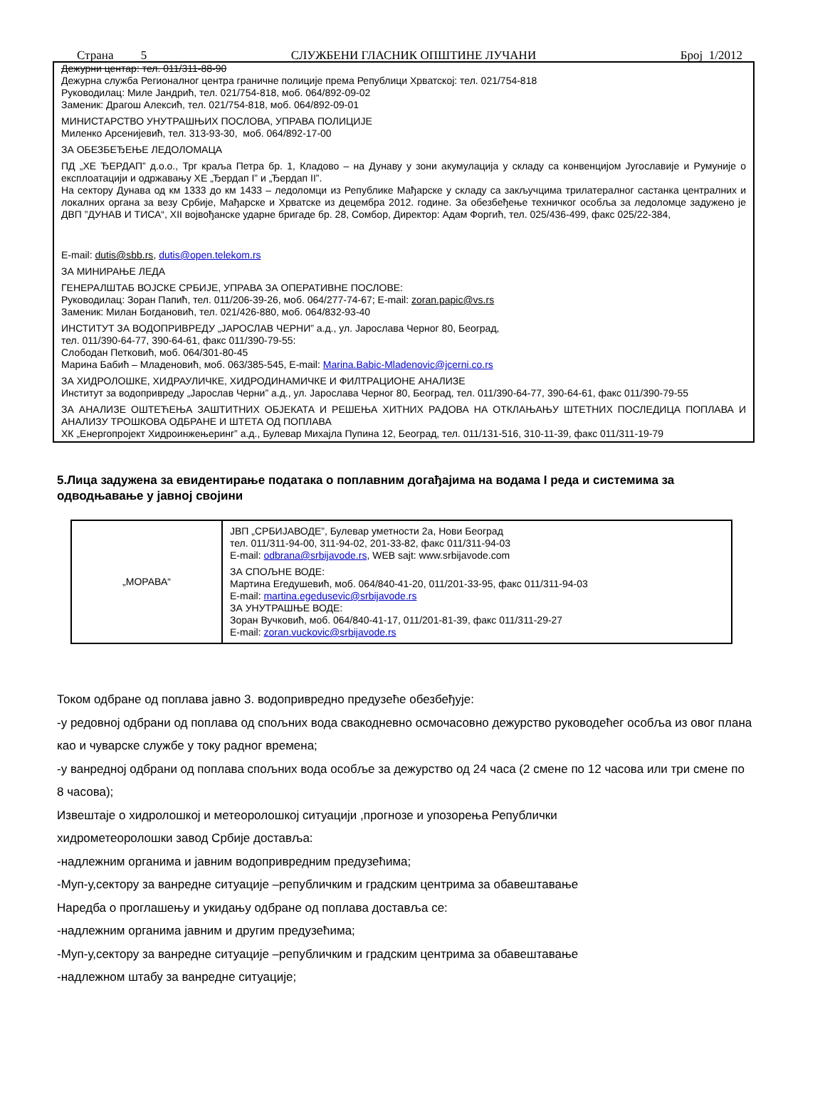Страна 5 СЛУЖБЕНИ ГЛАСНИК ОПШТИНЕ ЛУЧАНИ Број 1/2012
Дежурни центар: тел. 011/311-88-90
Дежурна служба Регионалног центра граничне полиције према Републици Хрватској: тел. 021/754-818
Руководилац: Миле Јандрић, тел. 021/754-818, моб. 064/892-09-02
Заменик: Драгош Алексић, тел. 021/754-818, моб. 064/892-09-01
МИНИСТАРСТВО УНУТРАШЊИХ ПОСЛОВА, УПРАВА ПОЛИЦИЈЕ
Миленко Арсенијевић, тел. 313-93-30, моб. 064/892-17-00
ЗА ОБЕЗБЕЂЕЊЕ ЛЕДОЛОМАЦА
ПД „ХЕ ЂЕРДАП” д.о.о., Трг краља Петра бр. 1, Кладово – на Дунаву у зони акумулација у складу са конвенцијом Југославије и Румуније о експлоатацији и одржавању ХЕ „Ђердап I” и „Ђердап II”.
На сектору Дунава од км 1333 до км 1433 – ледоломци из Републике Мађарске у складу са закључцима трилатералног састанка централних и локалних органа за везу Србије, Мађарске и Хрватске из децембра 2012. године. За обезбеђење техничког особља за ледоломце задужено је ДВП ”ДУНАВ И ТИСА“, XII војвођанске ударне бригаде бр. 28, Сомбор, Директор: Адам Форгић, тел. 025/436-499, факс 025/22-384,
E-mail: dutis@sbb.rs, dutis@open.telekom.rs
ЗА МИНИРАЊЕ ЛЕДА
ГЕНЕРАЛШТАБ ВОЈСКЕ СРБИЈЕ, УПРАВА ЗА ОПЕРАТИВНЕ ПОСЛОВЕ:
Руководилац: Зоран Папић, тел. 011/206-39-26, моб. 064/277-74-67; E-mail: zoran.papic@vs.rs
Заменик: Милан Богдановић, тел. 021/426-880, моб. 064/832-93-40
ИНСТИТУТ ЗА ВОДОПРИВРЕДУ „ЈАРОСЛАВ ЧЕРНИ” а.д., ул. Јарослава Черног 80, Београд,
тел. 011/390-64-77, 390-64-61, факс 011/390-79-55:
Слободан Петковић, моб. 064/301-80-45
Марина Бабић – Младеновић, моб. 063/385-545, E-mail: Marina.Babic-Mladenovic@jcerni.co.rs
ЗА ХИДРОЛОШКЕ, ХИДРАУЛИЧКЕ, ХИДРОДИНАМИЧКЕ И ФИЛТРАЦИОНЕ АНАЛИЗЕ
Институт за водопривреду „Јарослав Черни” а.д., ул. Јарослава Черног 80, Београд, тел. 011/390-64-77, 390-64-61, факс 011/390-79-55
ЗА АНАЛИЗЕ ОШТЕЋЕЊА ЗАШТИТНИХ ОБЈЕКАТА И РЕШЕЊА ХИТНИХ РАДОВА НА ОТКЛАЊАЊУ ШТЕТНИХ ПОСЛЕДИЦА ПОПЛАВА И АНАЛИЗУ ТРОШКОВА ОДБРАНЕ И ШТЕТА ОД ПОПЛАВА
ХК „Енергопројект Хидроинжењеринг” а.д., Булевар Михајла Пупина 12, Београд, тел. 011/131-516, 310-11-39, факс 011/311-19-79
5.Лица задужена за евидентирање података о поплавним догађајима на водама I реда и системима за одводњавање у јавној својини
| „МОРАВА“ | ЈВП „СРБИЈАВОДЕ”, Булевар уметности 2а, Нови Београд тел. 011/311-94-00, 311-94-02, 201-33-82, факс 011/311-94-03 E-mail: odbrana@srbijavode.rs , WEB sajt: www.srbijavode.com ЗА СПОЉНЕ ВОДЕ: Мартина Егедушевић, моб. 064/840-41-20, 011/201-33-95, факс 011/311-94-03 E-mail: martina.egedusevic@srbijavode.rs ЗА УНУТРАШЊЕ ВОДЕ: Зоран Вучковић, моб. 064/840-41-17, 011/201-81-39, факс 011/311-29-27 E-mail: zoran.vuckovic@srbijavode.rs |
Током одбране од поплава јавно 3. водопривредно предузеће обезбеђује:
-у редовној одбрани од поплава од спољних вода свакодневно осмочасовно дежурство руководећег особља из овог плана као и чуварске службе у току радног времена;
-у ванредној одбрани од поплава спољних вода особље за дежурство од 24 часа (2 смене по 12 часова или три смене по 8 часова);
Извештаје о хидролошкој и метеоролошкој ситуацији ,прогнозе и упозорења Републички
хидрометеоролошки завод Србије доставља:
-надлежним органима и јавним водопривредним предузећима;
-Муп-у,сектору за ванредне ситуације –републичким и градским центрима за обавештавање
Наредба о проглашењу и укидању одбране од поплава доставља се:
-надлежним органима јавним и другим предузећима;
-Муп-у,сектору за ванредне ситуације –републичким и градским центрима за обавештавање
-надлежном штабу за ванредне ситуације;